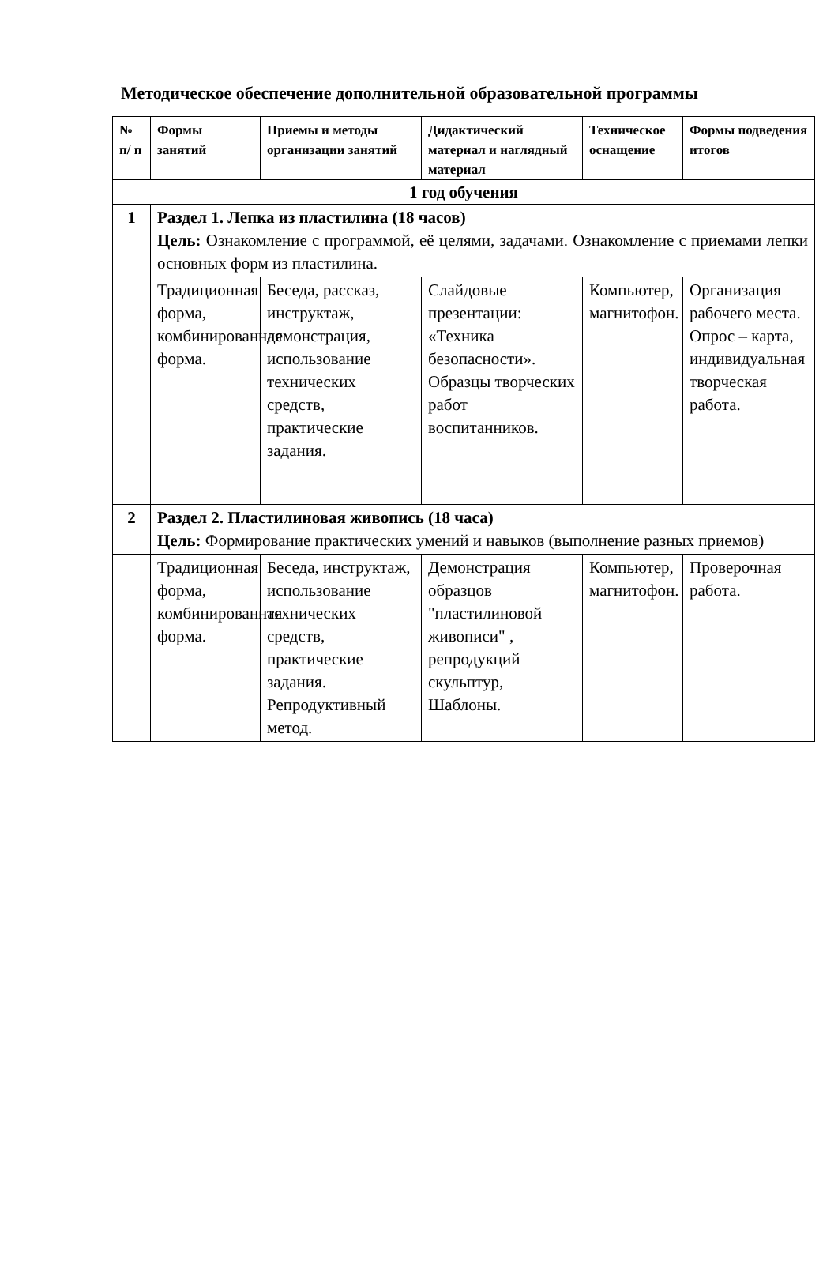Методическое обеспечение дополнительной образовательной программы
| № п/ п | Формы занятий | Приемы и методы организации занятий | Дидактический материал и наглядный материал | Техническое оснащение | Формы подведения итогов |
| --- | --- | --- | --- | --- | --- |
| 1 год обучения | | | | | |
| 1 | Раздел 1. Лепка из пластилина (18 часов) Цель: Ознакомление с программой, её целями, задачами. Ознакомление с приемами лепки основных форм из пластилина. | | | | |
| | Традиционная форма, комбинированная форма. | Беседа, рассказ, инструктаж, демонстрация, использование технических средств, практические задания. | Слайдовые презентации: «Техника безопасности». Образцы творческих работ воспитанников. | Компьютер, магнитофон. | Организация рабочего места. Опрос – карта, индивидуальная творческая работа. |
| 2 | Раздел 2. Пластилиновая живопись (18 часа) Цель: Формирование практических умений и навыков (выполнение разных приемов) | | | | |
| | Традиционная форма, комбинированная форма. | Беседа, инструктаж, использование технических средств, практические задания. Репродуктивный метод. | Демонстрация образцов "пластилиновой живописи" , репродукций скульптур, Шаблоны. | Компьютер, магнитофон. | Проверочная работа. |